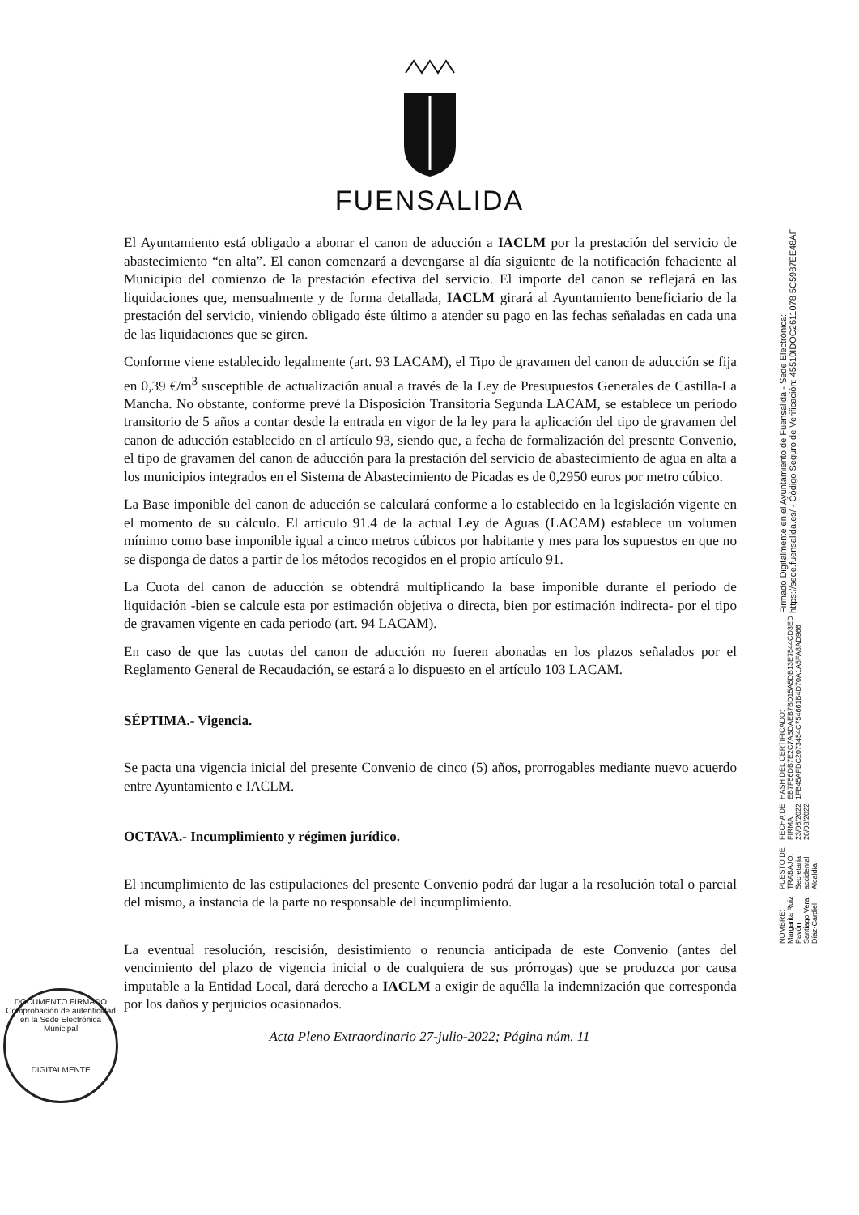FUENSALIDA
El Ayuntamiento está obligado a abonar el canon de aducción a IACLM por la prestación del servicio de abastecimiento “en alta”. El canon comenzará a devengarse al día siguiente de la notificación fehaciente al Municipio del comienzo de la prestación efectiva del servicio. El importe del canon se reflejará en las liquidaciones que, mensualmente y de forma detallada, IACLM girará al Ayuntamiento beneficiario de la prestación del servicio, viniendo obligado éste último a atender su pago en las fechas señaladas en cada una de las liquidaciones que se giren.
Conforme viene establecido legalmente (art. 93 LACAM), el Tipo de gravamen del canon de aducción se fija en 0,39 €/m<sup>3</sup> susceptible de actualización anual a través de la Ley de Presupuestos Generales de Castilla-La Mancha. No obstante, conforme prevé la Disposición Transitoria Segunda LACAM, se establece un período transitorio de 5 años a contar desde la entrada en vigor de la ley para la aplicación del tipo de gravamen del canon de aducción establecido en el artículo 93, siendo que, a fecha de formalización del presente Convenio, el tipo de gravamen del canon de aducción para la prestación del servicio de abastecimiento de agua en alta a los municipios integrados en el Sistema de Abastecimiento de Picadas es de 0,2950 euros por metro cúbico.
La Base imponible del canon de aducción se calculará conforme a lo establecido en la legislación vigente en el momento de su cálculo. El artículo 91.4 de la actual Ley de Aguas (LACAM) establece un volumen mínimo como base imponible igual a cinco metros cúbicos por habitante y mes para los supuestos en que no se disponga de datos a partir de los métodos recogidos en el propio artículo 91.
La Cuota del canon de aducción se obtendrá multiplicando la base imponible durante el periodo de liquidación -bien se calcule esta por estimación objetiva o directa, bien por estimación indirecta- por el tipo de gravamen vigente en cada periodo (art. 94 LACAM).
En caso de que las cuotas del canon de aducción no fueren abonadas en los plazos señalados por el Reglamento General de Recaudación, se estará a lo dispuesto en el artículo 103 LACAM.
SÉPTIMA.- Vigencia.
Se pacta una vigencia inicial del presente Convenio de cinco (5) años, prorrogables mediante nuevo acuerdo entre Ayuntamiento e IACLM.
OCTAVA.- Incumplimiento y régimen jurídico.
El incumplimiento de las estipulaciones del presente Convenio podrá dar lugar a la resolución total o parcial del mismo, a instancia de la parte no responsable del incumplimiento.
La eventual resolución, rescisión, desistimiento o renuncia anticipada de este Convenio (antes del vencimiento del plazo de vigencia inicial o de cualquiera de sus prórrogas) que se produzca por causa imputable a la Entidad Local, dará derecho a IACLM a exigir de aquélla la indemnización que corresponda por los daños y perjuicios ocasionados.
Acta Pleno Extraordinario 27-julio-2022; Página núm. 11
DOCUMENTO FIRMADO
Comprobación de autenticidad en la Sede Electrónica Municipal
DIGITALMENTE
NOMBRE:
Margarita Ruiz Pavón
Santiago Vera Díaz-Cardiel
PUESTO DE TRABAJO:
Secretaria accidental
Alcaldía
FECHA DE FIRMA:
23/08/2022
26/08/2022
HASH DEL CERTIFICADO:
EB7F56DB7E2C7ABDAEB7BD15A5DB13E7544CD3ED
1FB45AFDC2073454C754661B4D70A1A5FA8AD966
Firmado Digitalmente en el Ayuntamiento de Fuensalida - Sede Electrónica: https://sede.fuensalida.es/ - Código Seguro de Verificación: 45510IDOC2611078 5C5987EE48AF